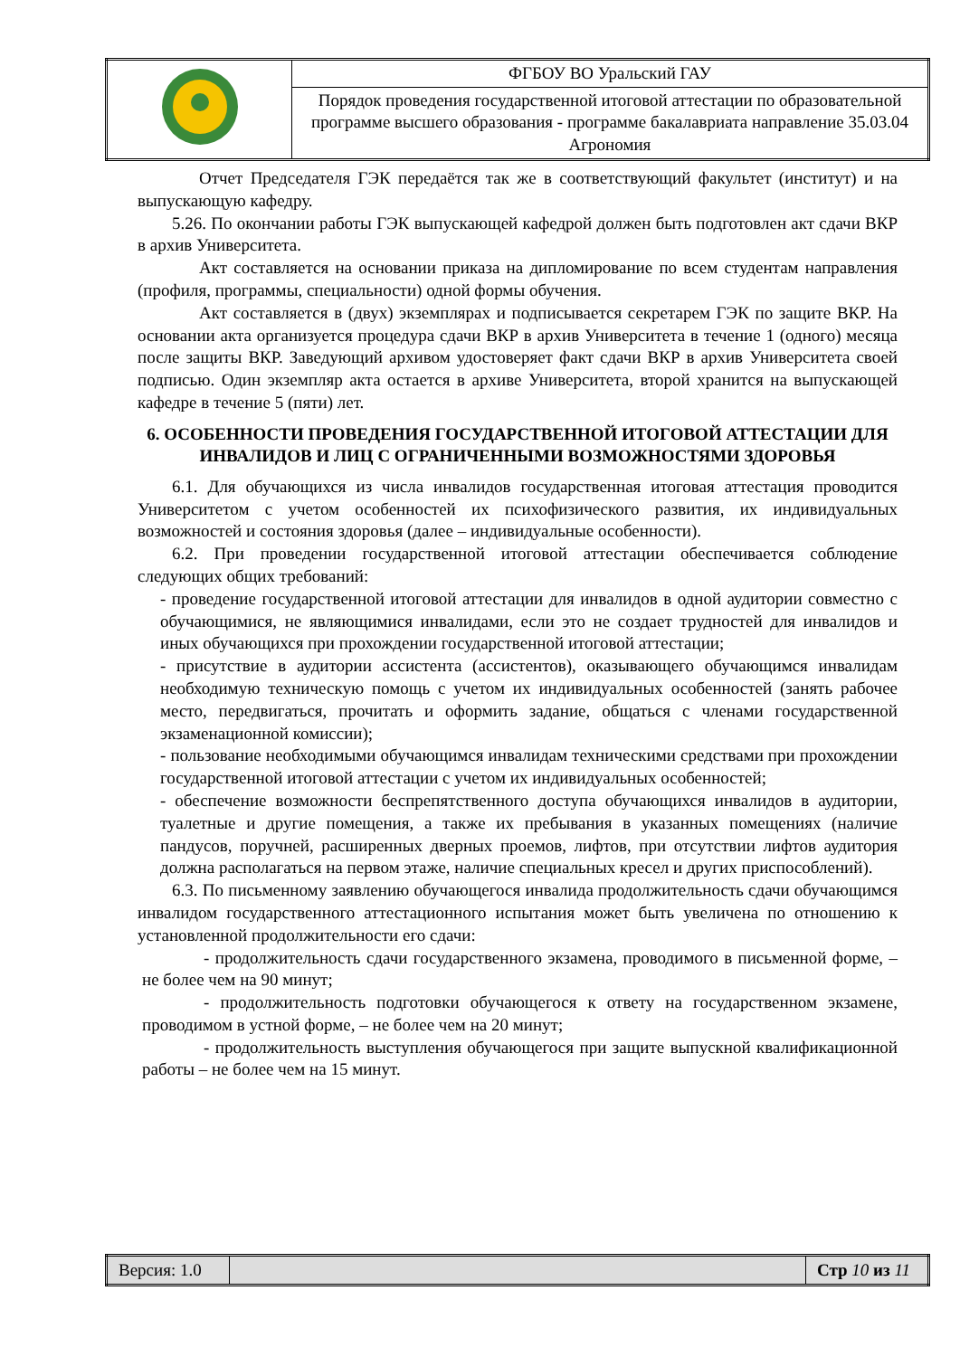| | ФГБОУ ВО Уральский ГАУ |
| | Порядок проведения государственной итоговой аттестации по образовательной программе высшего образования - программе бакалавриата направление 35.03.04 Агрономия |
Отчет Председателя ГЭК передаётся так же в соответствующий факультет (институт) и на выпускающую кафедру.
5.26. По окончании работы ГЭК выпускающей кафедрой должен быть подготовлен акт сдачи ВКР в архив Университета.
Акт составляется на основании приказа на дипломирование по всем студентам направления (профиля, программы, специальности) одной формы обучения.
Акт составляется в (двух) экземплярах и подписывается секретарем ГЭК по защите ВКР. На основании акта организуется процедура сдачи ВКР в архив Университета в течение 1 (одного) месяца после защиты ВКР. Заведующий архивом удостоверяет факт сдачи ВКР в архив Университета своей подписью. Один экземпляр акта остается в архиве Университета, второй хранится на выпускающей кафедре в течение 5 (пяти) лет.
6. ОСОБЕННОСТИ ПРОВЕДЕНИЯ ГОСУДАРСТВЕННОЙ ИТОГОВОЙ АТТЕСТАЦИИ ДЛЯ ИНВАЛИДОВ И ЛИЦ С ОГРАНИЧЕННЫМИ ВОЗМОЖНОСТЯМИ ЗДОРОВЬЯ
6.1. Для обучающихся из числа инвалидов государственная итоговая аттестация проводится Университетом с учетом особенностей их психофизического развития, их индивидуальных возможностей и состояния здоровья (далее – индивидуальные особенности).
6.2. При проведении государственной итоговой аттестации обеспечивается соблюдение следующих общих требований:
- проведение государственной итоговой аттестации для инвалидов в одной аудитории совместно с обучающимися, не являющимися инвалидами, если это не создает трудностей для инвалидов и иных обучающихся при прохождении государственной итоговой аттестации;
- присутствие в аудитории ассистента (ассистентов), оказывающего обучающимся инвалидам необходимую техническую помощь с учетом их индивидуальных особенностей (занять рабочее место, передвигаться, прочитать и оформить задание, общаться с членами государственной экзаменационной комиссии);
- пользование необходимыми обучающимся инвалидам техническими средствами при прохождении государственной итоговой аттестации с учетом их индивидуальных особенностей;
- обеспечение возможности беспрепятственного доступа обучающихся инвалидов в аудитории, туалетные и другие помещения, а также их пребывания в указанных помещениях (наличие пандусов, поручней, расширенных дверных проемов, лифтов, при отсутствии лифтов аудитория должна располагаться на первом этаже, наличие специальных кресел и других приспособлений).
6.3. По письменному заявлению обучающегося инвалида продолжительность сдачи обучающимся инвалидом государственного аттестационного испытания может быть увеличена по отношению к установленной продолжительности его сдачи:
- продолжительность сдачи государственного экзамена, проводимого в письменной форме, – не более чем на 90 минут;
- продолжительность подготовки обучающегося к ответу на государственном экзамене, проводимом в устной форме, – не более чем на 20 минут;
- продолжительность выступления обучающегося при защите выпускной квалификационной работы – не более чем на 15 минут.
| Версия: 1.0 | | Стр 10 из 11 |